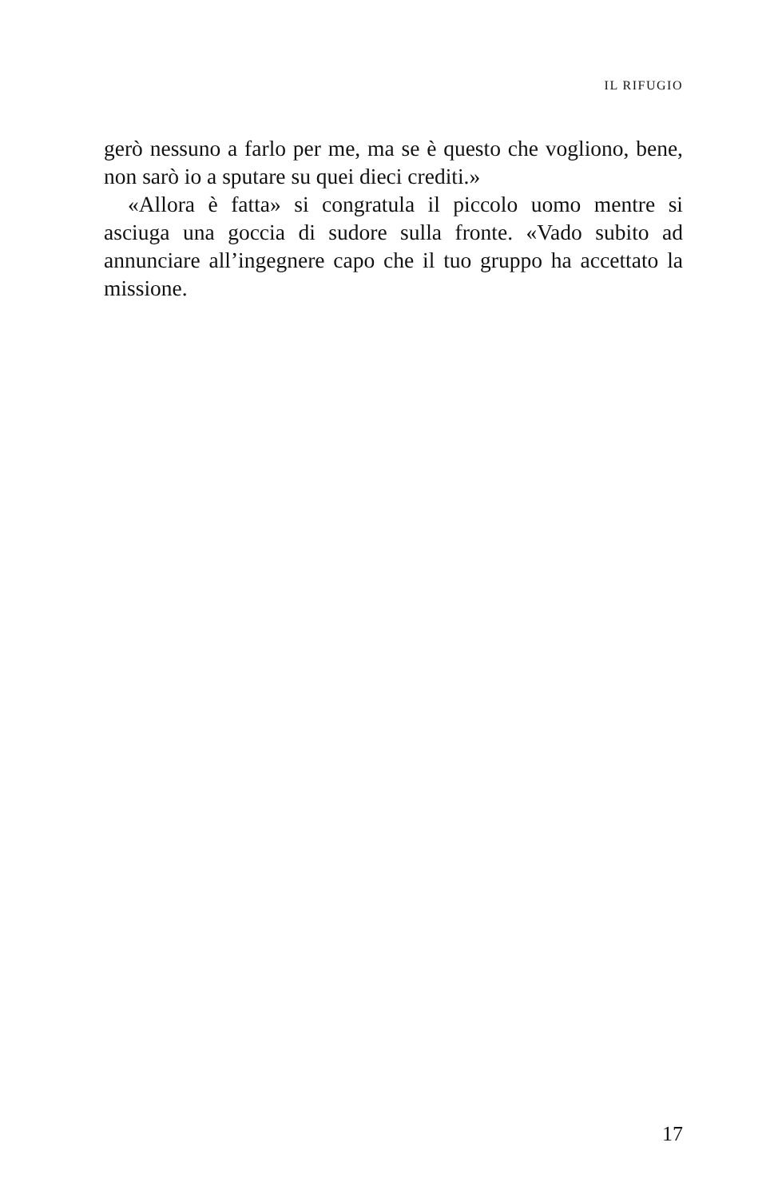IL RIFUGIO
gerò nessuno a farlo per me, ma se è questo che voglio­no, bene, non sarò io a sputare su quei dieci crediti.»
«Allora è fatta» si congratula il piccolo uomo mentre si asciuga una goccia di sudore sulla fronte. «Vado subito ad annunciare all’ingegnere capo che il tuo gruppo ha accettato la missione.
17